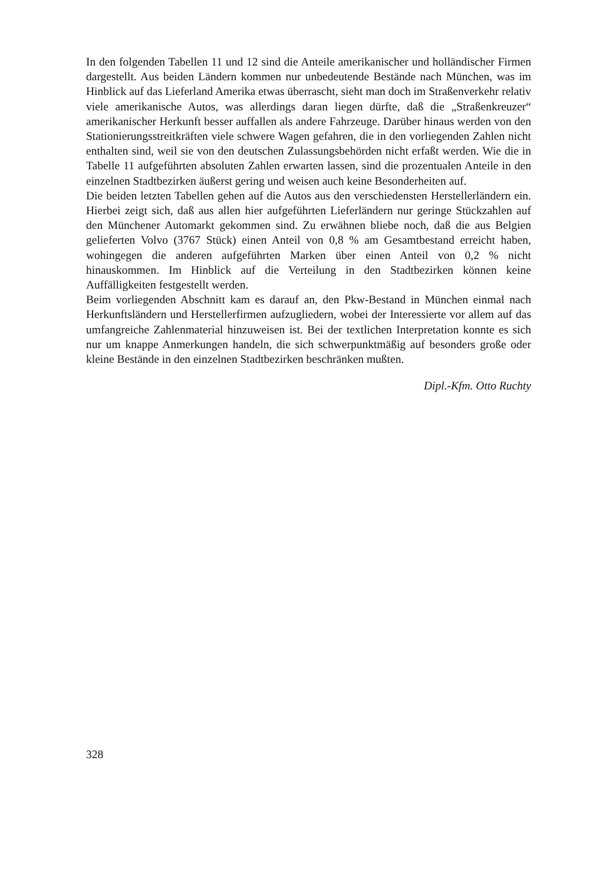In den folgenden Tabellen 11 und 12 sind die Anteile amerikanischer und holländischer Firmen dargestellt. Aus beiden Ländern kommen nur unbedeutende Bestände nach München, was im Hinblick auf das Lieferland Amerika etwas überrascht, sieht man doch im Straßenverkehr relativ viele amerikanische Autos, was allerdings daran liegen dürfte, daß die „Straßenkreuzer“ amerikanischer Herkunft besser auffallen als andere Fahrzeuge. Darüber hinaus werden von den Stationierungsstreitkräften viele schwere Wagen gefahren, die in den vorliegenden Zahlen nicht enthalten sind, weil sie von den deutschen Zulassungsbehörden nicht erfaßt werden. Wie die in Tabelle 11 aufgeführten absoluten Zahlen erwarten lassen, sind die prozentualen Anteile in den einzelnen Stadtbezirken äußerst gering und weisen auch keine Besonderheiten auf.
Die beiden letzten Tabellen gehen auf die Autos aus den verschiedensten Herstellerländern ein. Hierbei zeigt sich, daß aus allen hier aufgeführten Lieferländern nur geringe Stückzahlen auf den Münchener Automarkt gekommen sind. Zu erwähnen bliebe noch, daß die aus Belgien gelieferten Volvo (3767 Stück) einen Anteil von 0,8 % am Gesamtbestand erreicht haben, wohingegen die anderen aufgeführten Marken über einen Anteil von 0,2 % nicht hinauskommen. Im Hinblick auf die Verteilung in den Stadtbezirken können keine Auffälligkeiten festgestellt werden.
Beim vorliegenden Abschnitt kam es darauf an, den Pkw-Bestand in München einmal nach Herkunftsländern und Herstellerfirmen aufzugliedern, wobei der Interessierte vor allem auf das umfangreiche Zahlenmaterial hinzuweisen ist. Bei der textlichen Interpretation konnte es sich nur um knappe Anmerkungen handeln, die sich schwerpunktmäßig auf besonders große oder kleine Bestände in den einzelnen Stadtbezirken beschränken mußten.
Dipl.-Kfm. Otto Ruchty
328